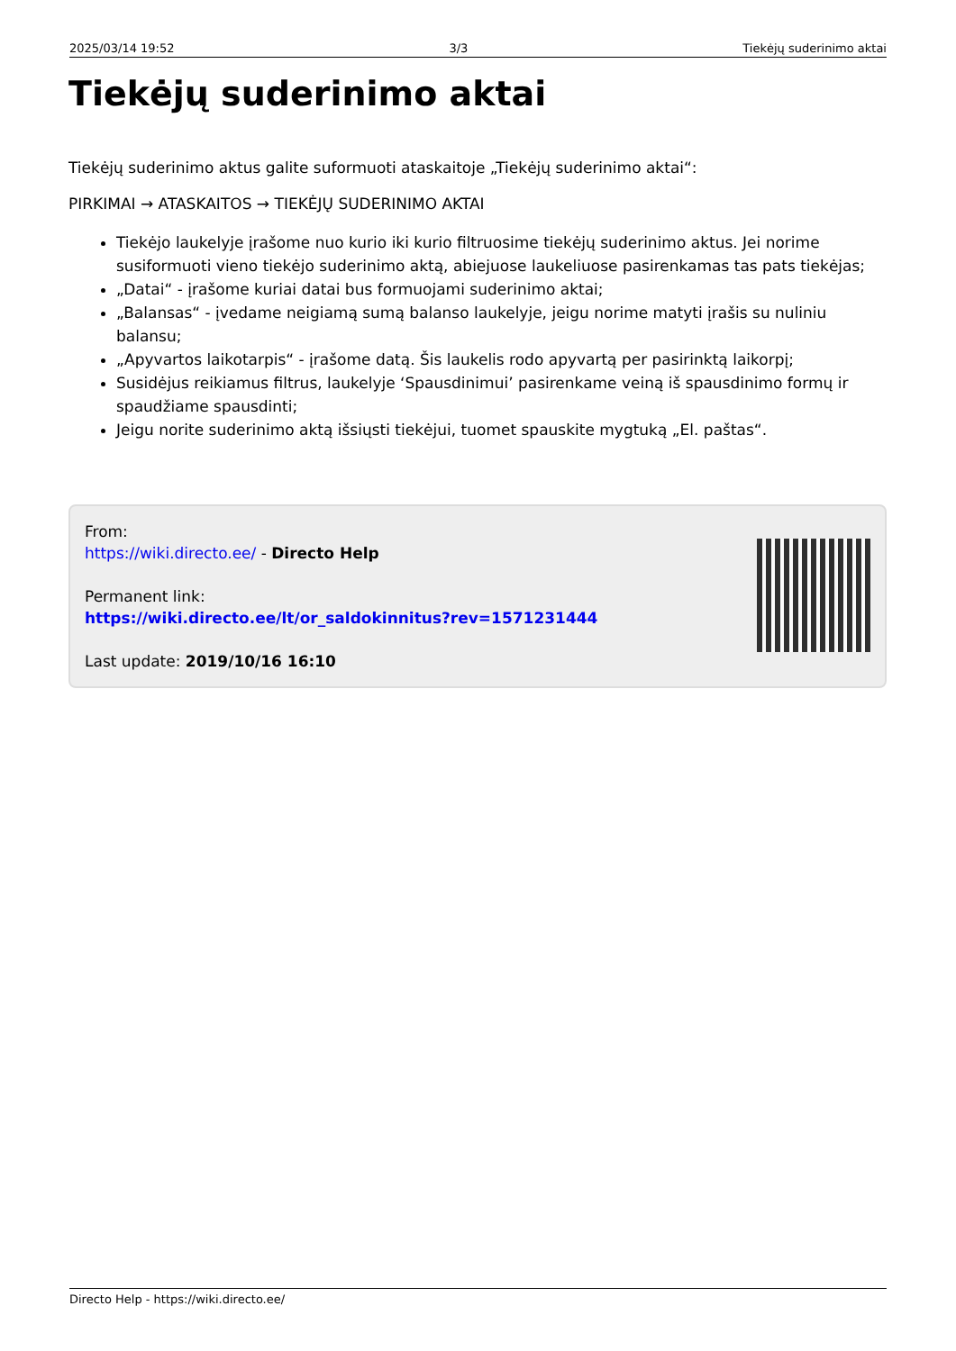2025/03/14 19:52 3/3 Tiekėjų suderinimo aktai
Tiekėjų suderinimo aktai
Tiekėjų suderinimo aktus galite suformuoti ataskaitoje „Tiekėjų suderinimo aktai“:
PIRKIMAI → ATASKAITOS → TIEKĖJŲ SUDERINIMO AKTAI
Tiekėjo laukelyje įrašome nuo kurio iki kurio filtruosime tiekėjų suderinimo aktus. Jei norime susiformuoti vieno tiekėjo suderinimo aktą, abiejuose laukeliuose pasirenkamas tas pats tiekėjas;
„Datai“ - įrašome kuriai datai bus formuojami suderinimo aktai;
„Balansas“ - įvedame neigiamą sumą balanso laukelyje, jeigu norime matyti įrašis su nuliniu balansu;
„Apyvartos laikotarpis“ - įrašome datą. Šis laukelis rodo apyvartą per pasirinktą laikorpį;
Susidėjus reikiamus filtrus, laukelyje ‘Spausdinimui’ pasirenkame veiną iš spausdinimo formų ir spaudžiame spausdinti;
Jeigu norite suderinimo aktą išsiųsti tiekėjui, tuomet spauskite mygtuką „El. paštas“.
From:
https://wiki.directo.ee/ - Directo Help
Permanent link:
https://wiki.directo.ee/lt/or_saldokinnitus?rev=1571231444
Last update: 2019/10/16 16:10
Directo Help - https://wiki.directo.ee/